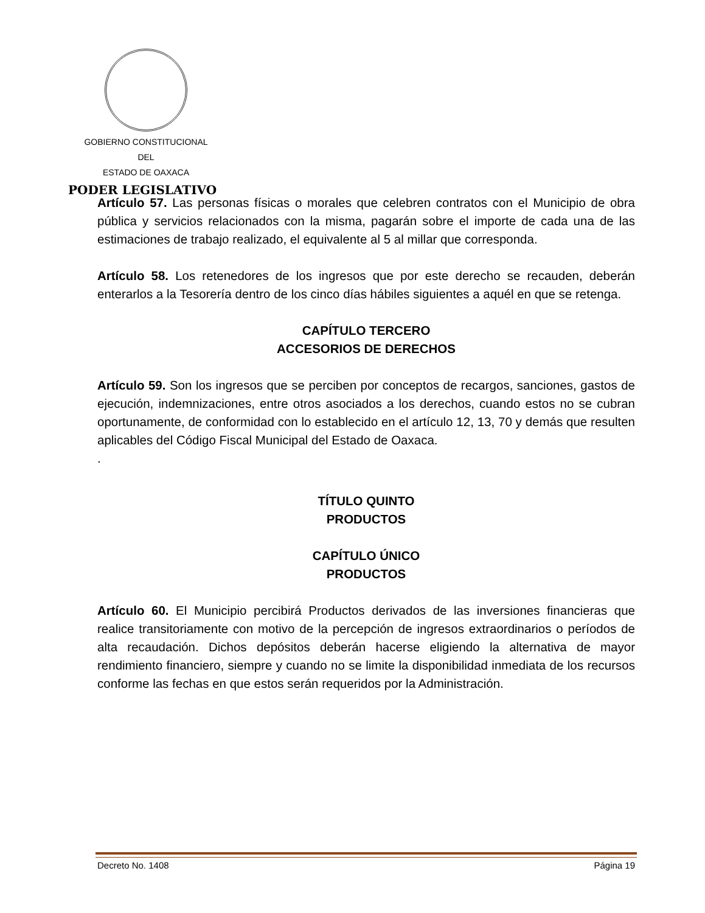GOBIERNO CONSTITUCIONAL
DEL
ESTADO DE OAXACA
PODER LEGISLATIVO
Artículo 57. Las personas físicas o morales que celebren contratos con el Municipio de obra pública y servicios relacionados con la misma, pagarán sobre el importe de cada una de las estimaciones de trabajo realizado, el equivalente al 5 al millar que corresponda.
Artículo 58. Los retenedores de los ingresos que por este derecho se recauden, deberán enterarlos a la Tesorería dentro de los cinco días hábiles siguientes a aquél en que se retenga.
CAPÍTULO TERCERO
ACCESORIOS DE DERECHOS
Artículo 59. Son los ingresos que se perciben por conceptos de recargos, sanciones, gastos de ejecución, indemnizaciones, entre otros asociados a los derechos, cuando estos no se cubran oportunamente, de conformidad con lo establecido en el artículo 12, 13, 70 y demás que resulten aplicables del Código Fiscal Municipal del Estado de Oaxaca.
.
TÍTULO QUINTO
PRODUCTOS
CAPÍTULO ÚNICO
PRODUCTOS
Artículo 60. El Municipio percibirá Productos derivados de las inversiones financieras que realice transitoriamente con motivo de la percepción de ingresos extraordinarios o períodos de alta recaudación. Dichos depósitos deberán hacerse eligiendo la alternativa de mayor rendimiento financiero, siempre y cuando no se limite la disponibilidad inmediata de los recursos conforme las fechas en que estos serán requeridos por la Administración.
Decreto No. 1408 Página 19